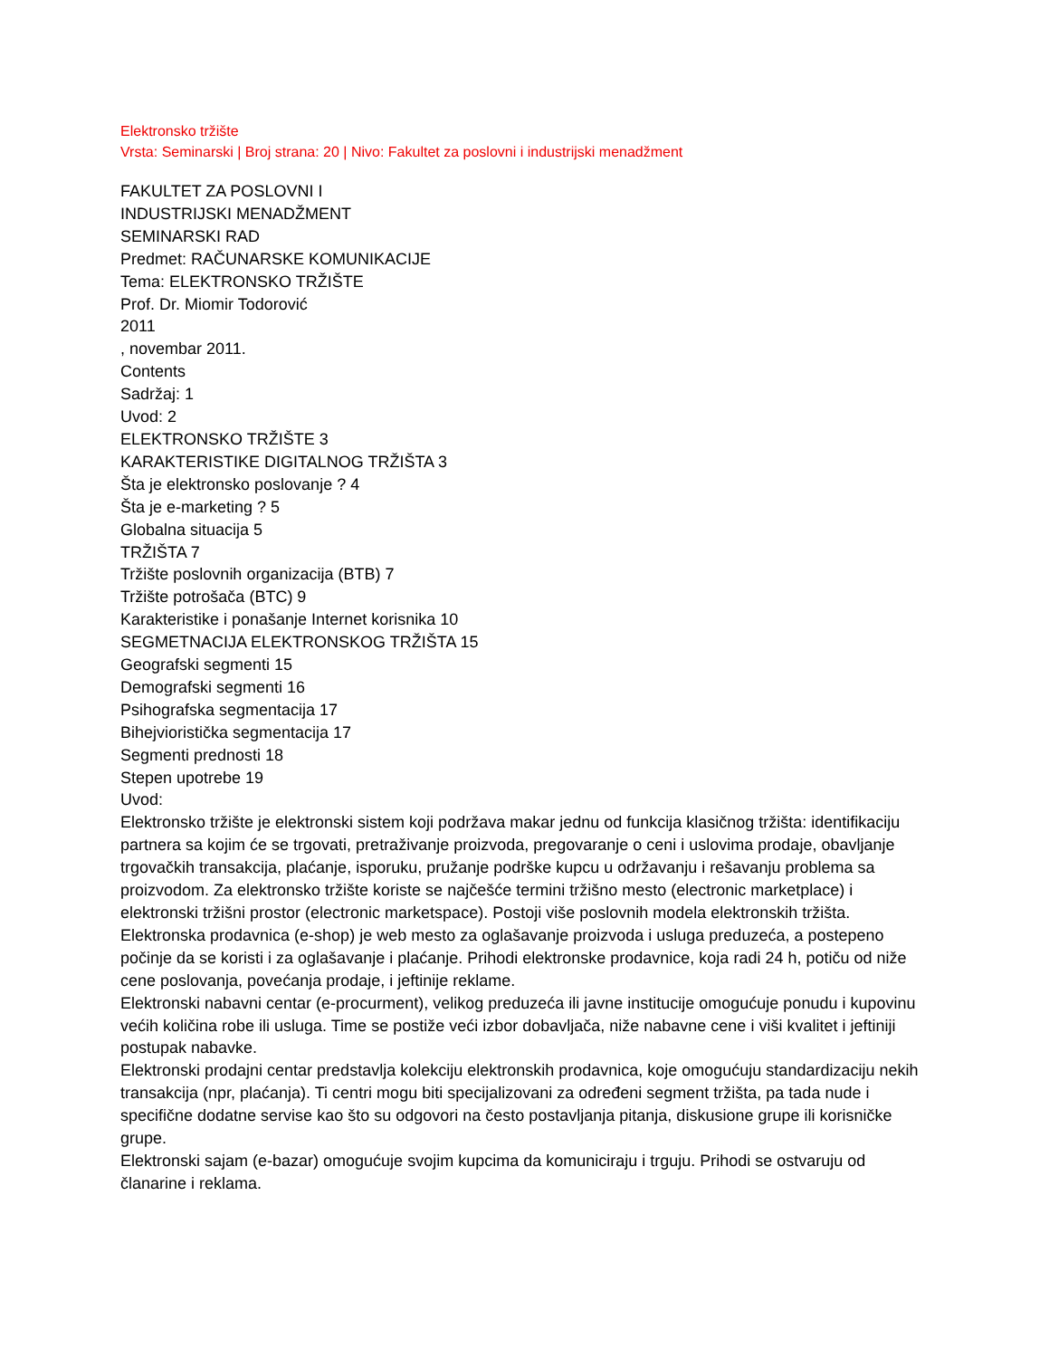Elektronsko tržište
Vrsta: Seminarski | Broj strana: 20 | Nivo: Fakultet za poslovni i industrijski menadžment
FAKULTET ZA POSLOVNI I
INDUSTRIJSKI MENADŽMENT
SEMINARSKI RAD
Predmet: RAČUNARSKE KOMUNIKACIJE
Tema: ELEKTRONSKO TRŽIŠTE
Prof. Dr. Miomir Todorović
2011
, novembar 2011.
Contents
Sadržaj: 1
Uvod: 2
ELEKTRONSKO TRŽIŠTE 3
KARAKTERISTIKE DIGITALNOG TRŽIŠTA 3
Šta je elektronsko poslovanje ? 4
Šta je e-marketing ? 5
Globalna situacija 5
TRŽIŠTA 7
Tržište poslovnih organizacija (BTB) 7
Tržište potrošača (BTC) 9
Karakteristike i ponašanje Internet korisnika 10
SEGMETNACIJA ELEKTRONSKOG TRŽIŠTA 15
Geografski segmenti 15
Demografski segmenti 16
Psihografska segmentacija 17
Bihejvioristička segmentacija 17
Segmenti prednosti 18
Stepen upotrebe 19
Uvod:
Elektronsko tržište je elektronski sistem koji podržava makar jednu od funkcija klasičnog tržišta: identifikaciju partnera sa kojim će se trgovati, pretraživanje proizvoda, pregovaranje o ceni i uslovima prodaje, obavljanje trgovačkih transakcija, plaćanje, isporuku, pružanje podrške kupcu u održavanju i rešavanju problema sa proizvodom. Za elektronsko tržište koriste se najčešće termini tržišno mesto (electronic marketplace) i elektronski tržišni prostor (electronic marketspace). Postoji više poslovnih modela elektronskih tržišta.
Elektronska prodavnica (e-shop) je web mesto za oglašavanje proizvoda i usluga preduzeća, a postepeno počinje da se koristi i za oglašavanje i plaćanje. Prihodi elektronske prodavnice, koja radi 24 h, potiču od niže cene poslovanja, povećanja prodaje, i jeftinije reklame.
Elektronski nabavni centar (e-procurment), velikog preduzeća ili javne institucije omogućuje ponudu i kupovinu većih količina robe ili usluga. Time se postiže veći izbor dobavljača, niže nabavne cene i viši kvalitet i jeftiniji postupak nabavke.
Elektronski prodajni centar predstavlja kolekciju elektronskih prodavnica, koje omogućuju standardizaciju nekih transakcija (npr, plaćanja). Ti centri mogu biti specijalizovani za određeni segment tržišta, pa tada nude i specifične dodatne servise kao što su odgovori na često postavljanja pitanja, diskusione grupe ili korisničke grupe.
Elektronski sajam (e-bazar) omogućuje svojim kupcima da komuniciraju i trguju. Prihodi se ostvaruju od članarine i reklama.